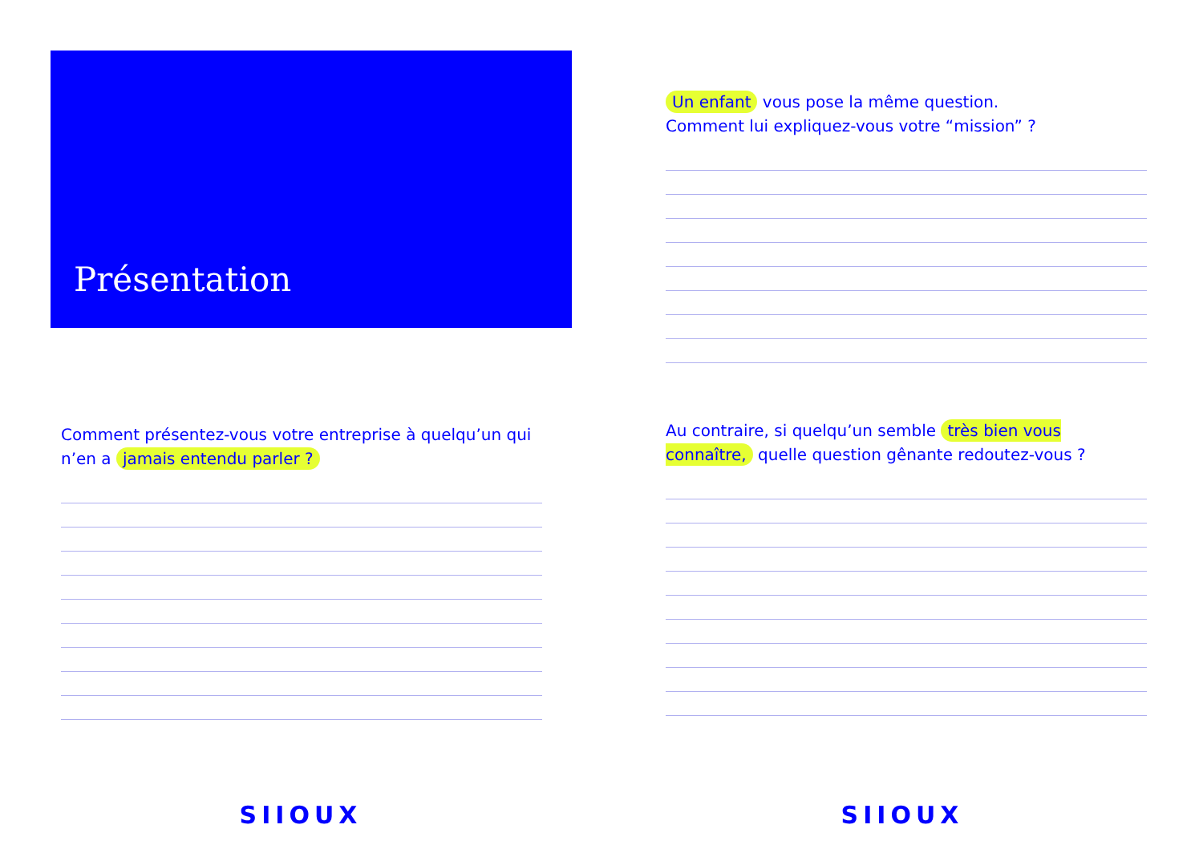Présentation
Comment présentez-vous votre entreprise à quelqu’un qui n’en a jamais entendu parler ?
SIIOUX
Un enfant vous pose la même question.
Comment lui expliquez-vous votre “mission” ?
Au contraire, si quelqu’un semble très bien vous connaître, quelle question gênante redoutez-vous ?
SIIOUX